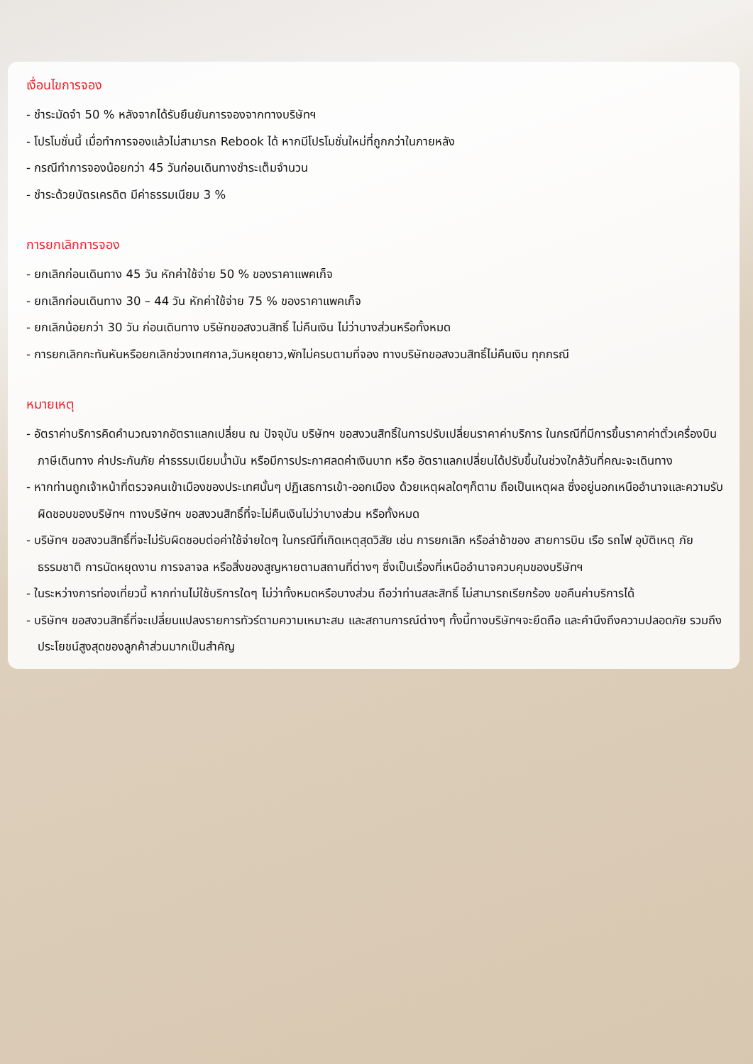เงื่อนไขการจอง
- ชำระมัดจำ 50 % หลังจากได้รับยืนยันการจองจากทางบริษัทฯ
- โปรโมชั่นนี้ เมื่อทำการจองแล้วไม่สามารถ Rebook ได้ หากมีโปรโมชั่นใหม่ที่ถูกกว่าในภายหลัง
- กรณีทำการจองน้อยกว่า 45 วันก่อนเดินทางชำระเต็มจำนวน
- ชำระด้วยบัตรเครดิต มีค่าธรรมเนียม 3 %
การยกเลิกการจอง
- ยกเลิกก่อนเดินทาง 45 วัน หักค่าใช้จ่าย 50 % ของราคาแพคเก็จ
- ยกเลิกก่อนเดินทาง 30 – 44 วัน หักค่าใช้จ่าย 75 % ของราคาแพคเก็จ
- ยกเลิกน้อยกว่า 30 วัน ก่อนเดินทาง บริษัทขอสงวนสิทธิ์ ไม่คืนเงิน ไม่ว่าบางส่วนหรือทั้งหมด
- การยกเลิกกะทันหันหรือยกเลิกช่วงเทศกาล,วันหยุดยาว,พักไม่ครบตามที่จอง ทางบริษัทขอสงวนสิทธิ์ไม่คืนเงิน ทุกกรณี
หมายเหตุ
- อัตราค่าบริการคิดคำนวณจากอัตราแลกเปลี่ยน ณ ปัจจุบัน บริษัทฯ ขอสงวนสิทธิ์ในการปรับเปลี่ยนราคาค่าบริการ ในกรณีที่มีการขึ้นราคาค่าตั๋วเครื่องบิน ภาษีเดินทาง ค่าประกันภัย ค่าธรรมเนียมน้ำมัน หรือมีการประกาศลดค่าเงินบาท หรือ อัตราแลกเปลี่ยนได้ปรับขึ้นในช่วงใกล้วันที่คณะจะเดินทาง
- หากท่านถูกเจ้าหน้าที่ตรวจคนเข้าเมืองของประเทศนั้นๆ ปฏิเสธการเข้า-ออกเมือง ด้วยเหตุผลใดๆก็ตาม ถือเป็นเหตุผล ซึ่งอยู่นอกเหนืออำนาจและความรับผิดชอบของบริษัทฯ ทางบริษัทฯ ขอสงวนสิทธิ์ที่จะไม่คืนเงินไม่ว่าบางส่วน หรือทั้งหมด
- บริษัทฯ ขอสงวนสิทธิ์ที่จะไม่รับผิดชอบต่อค่าใช้จ่ายใดๆ ในกรณีที่เกิดเหตุสุดวิสัย เช่น การยกเลิก หรือล่าช้าของ สายการบิน เรือ รถไฟ อุบัติเหตุ ภัยธรรมชาติ การนัดหยุดงาน การจลาจล หรือสิ่งของสูญหายตามสถานที่ต่างๆ ซึ่งเป็นเรื่องที่เหนืออำนาจควบคุมของบริษัทฯ
- ในระหว่างการท่องเที่ยวนี้ หากท่านไม่ใช้บริการใดๆ ไม่ว่าทั้งหมดหรือบางส่วน ถือว่าท่านสละสิทธิ์ ไม่สามารถเรียกร้อง ขอคืนค่าบริการได้
- บริษัทฯ ขอสงวนสิทธิ์ที่จะเปลี่ยนแปลงรายการทัวร์ตามความเหมาะสม และสถานการณ์ต่างๆ ทั้งนี้ทางบริษัทฯจะยึดถือ และคำนึงถึงความปลอดภัย รวมถึงประโยชน์สูงสุดของลูกค้าส่วนมากเป็นสำคัญ